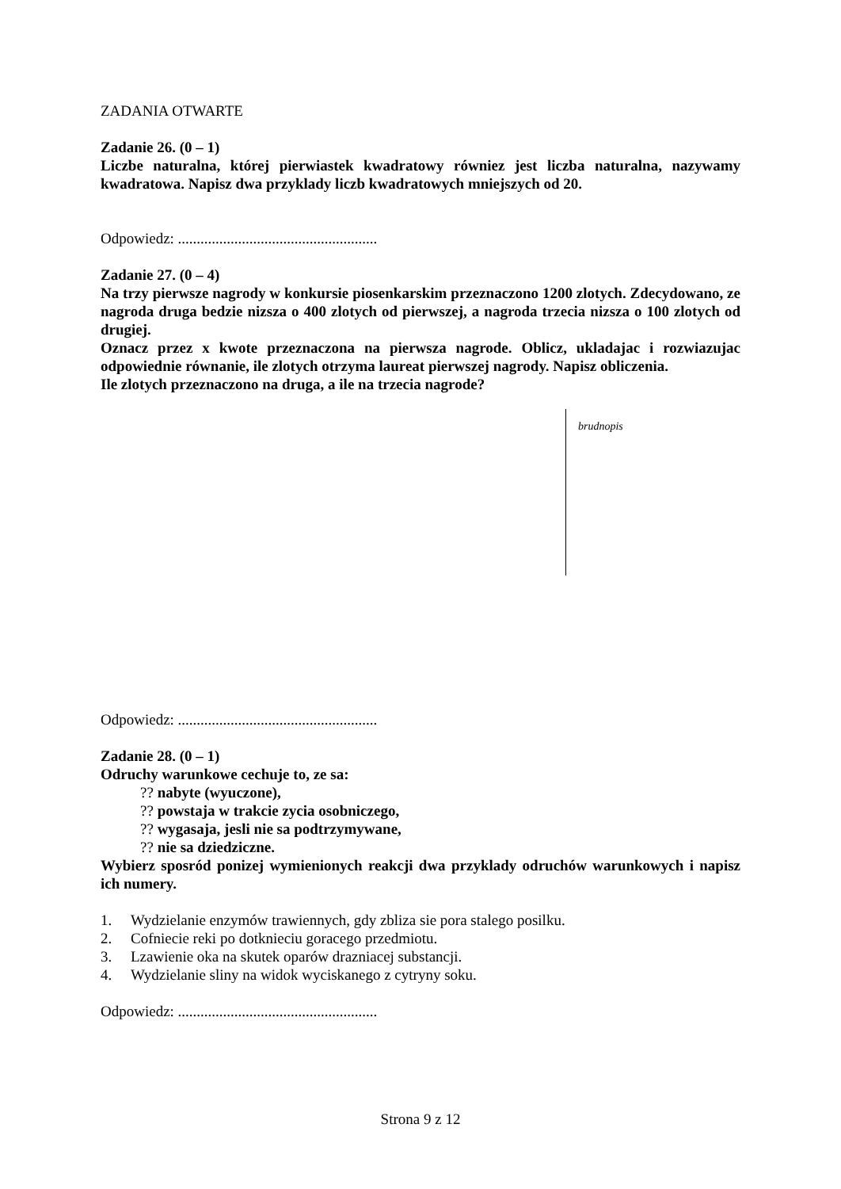ZADANIA OTWARTE
Zadanie 26. (0 – 1)
Liczbe naturalna, której pierwiastek kwadratowy równiez jest liczba naturalna, nazywamy kwadratowa. Napisz dwa przyklady liczb kwadratowych mniejszych od 20.
Odpowiedz: .....................................................
Zadanie 27. (0 – 4)
Na trzy pierwsze nagrody w konkursie piosenkarskim przeznaczono 1200 zlotych. Zdecydowano, ze nagroda druga bedzie nizsza o 400 zlotych od pierwszej, a nagroda trzecia nizsza o 100 zlotych od drugiej.
Oznacz przez x kwote przeznaczona na pierwsza nagrode. Oblicz, ukladajac i rozwiazujac odpowiednie równanie, ile zlotych otrzyma laureat pierwszej nagrody. Napisz obliczenia.
Ile zlotych przeznaczono na druga, a ile na trzecia nagrode?
brudnopis
Odpowiedz: .....................................................
Zadanie 28. (0 – 1)
Odruchy warunkowe cechuje to, ze sa:
?? nabyte (wyuczone),
?? powstaja w trakcie zycia osobniczego,
?? wygasaja, jesli nie sa podtrzymywane,
?? nie sa dziedziczne.
Wybierz sposród ponizej wymienionych reakcji dwa przyklady odruchów warunkowych i napisz ich numery.
1. Wydzielanie enzymów trawiennych, gdy zbliza sie pora stalego posilku.
2. Cofniecie reki po dotknieciu goracego przedmiotu.
3. Lzawienie oka na skutek oparów drazniacej substancji.
4. Wydzielanie sliny na widok wyciskanego z cytryny soku.
Odpowiedz: .....................................................
Strona 9 z 12